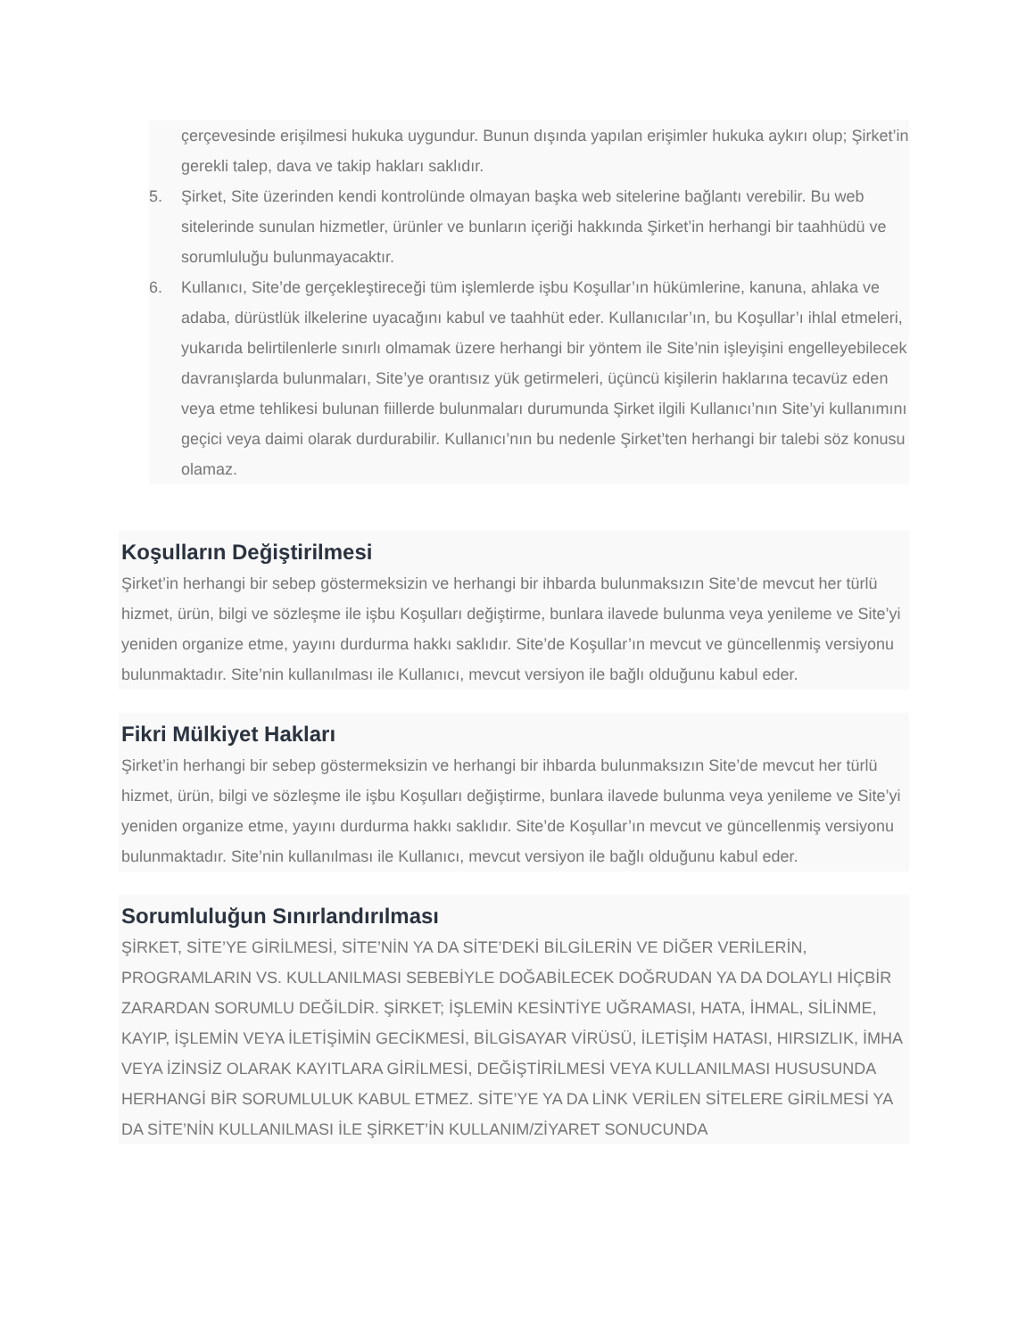çerçevesinde erişilmesi hukuka uygundur. Bunun dışında yapılan erişimler hukuka aykırı olup; Şirket’in gerekli talep, dava ve takip hakları saklıdır.
5. Şirket, Site üzerinden kendi kontrolünde olmayan başka web sitelerine bağlantı verebilir. Bu web sitelerinde sunulan hizmetler, ürünler ve bunların içeriği hakkında Şirket’in herhangi bir taahhüdü ve sorumluluğu bulunmayacaktır.
6. Kullanıcı, Site’de gerçekleştireceği tüm işlemlerde işbu Koşullar’ın hükümlerine, kanuna, ahlaka ve adaba, dürüstlük ilkelerine uyacağını kabul ve taahhüt eder. Kullanıcılar’ın, bu Koşullar’ı ihlal etmeleri, yukarıda belirtilenlerle sınırlı olmamak üzere herhangi bir yöntem ile Site’nin işleyişini engelleyebilecek davranışlarda bulunmaları, Site’ye orantısız yük getirmeleri, üçüncü kişilerin haklarına tecavüz eden veya etme tehlikesi bulunan fiillerde bulunmaları durumunda Şirket ilgili Kullanıcı’nın Site’yi kullanımını geçici veya daimi olarak durdurabilir. Kullanıcı’nın bu nedenle Şirket’ten herhangi bir talebi söz konusu olamaz.
Koşulların Değiştirilmesi
Şirket’in herhangi bir sebep göstermeksizin ve herhangi bir ihbarda bulunmaksızın Site’de mevcut her türlü hizmet, ürün, bilgi ve sözleşme ile işbu Koşulları değiştirme, bunlara ilavede bulunma veya yenileme ve Site’yi yeniden organize etme, yayını durdurma hakkı saklıdır. Site’de Koşullar’ın mevcut ve güncellenmiş versiyonu bulunmaktadır. Site’nin kullanılması ile Kullanıcı, mevcut versiyon ile bağlı olduğunu kabul eder.
Fikri Mülkiyet Hakları
Şirket’in herhangi bir sebep göstermeksizin ve herhangi bir ihbarda bulunmaksızın Site’de mevcut her türlü hizmet, ürün, bilgi ve sözleşme ile işbu Koşulları değiştirme, bunlara ilavede bulunma veya yenileme ve Site’yi yeniden organize etme, yayını durdurma hakkı saklıdır. Site’de Koşullar’ın mevcut ve güncellenmiş versiyonu bulunmaktadır. Site’nin kullanılması ile Kullanıcı, mevcut versiyon ile bağlı olduğunu kabul eder.
Sorumluluğun Sınırlandırılması
ŞİRKET, SİTE’YE GİRİLMESİ, SİTE’NİN YA DA SİTE’DEKİ BİLGİLERİN VE DİĞER VERİLERİN, PROGRAMLARIN VS. KULLANILMASI SEBEBİYLE DOĞABİLECEK DOĞRUDAN YA DA DOLAYLI HİÇBİR ZARARDAN SORUMLU DEĞİLDİR. ŞİRKET; İŞLEMİN KESİNTİYE UĞRAMASI, HATA, İHMAL, SİLİNME, KAYIP, İŞLEMİN VEYA İLETİŞİMİN GECİKMESİ, BİLGİSAYAR VİRÜSÜ, İLETİŞİM HATASI, HIRSIZLIK, İMHA VEYA İZİNSİZ OLARAK KAYITLARA GİRİLMESİ, DEĞİŞTİRİLMESİ VEYA KULLANILMASI HUSUSUNDA HERHANGİ BİR SORUMLULUK KABUL ETMEZ. SİTE’YE YA DA LİNK VERİLEN SİTELERE GİRİLMESİ YA DA SİTE’NİN KULLANILMASI İLE ŞİRKET’İN KULLANIM/ZİYARET SONUCUNDA